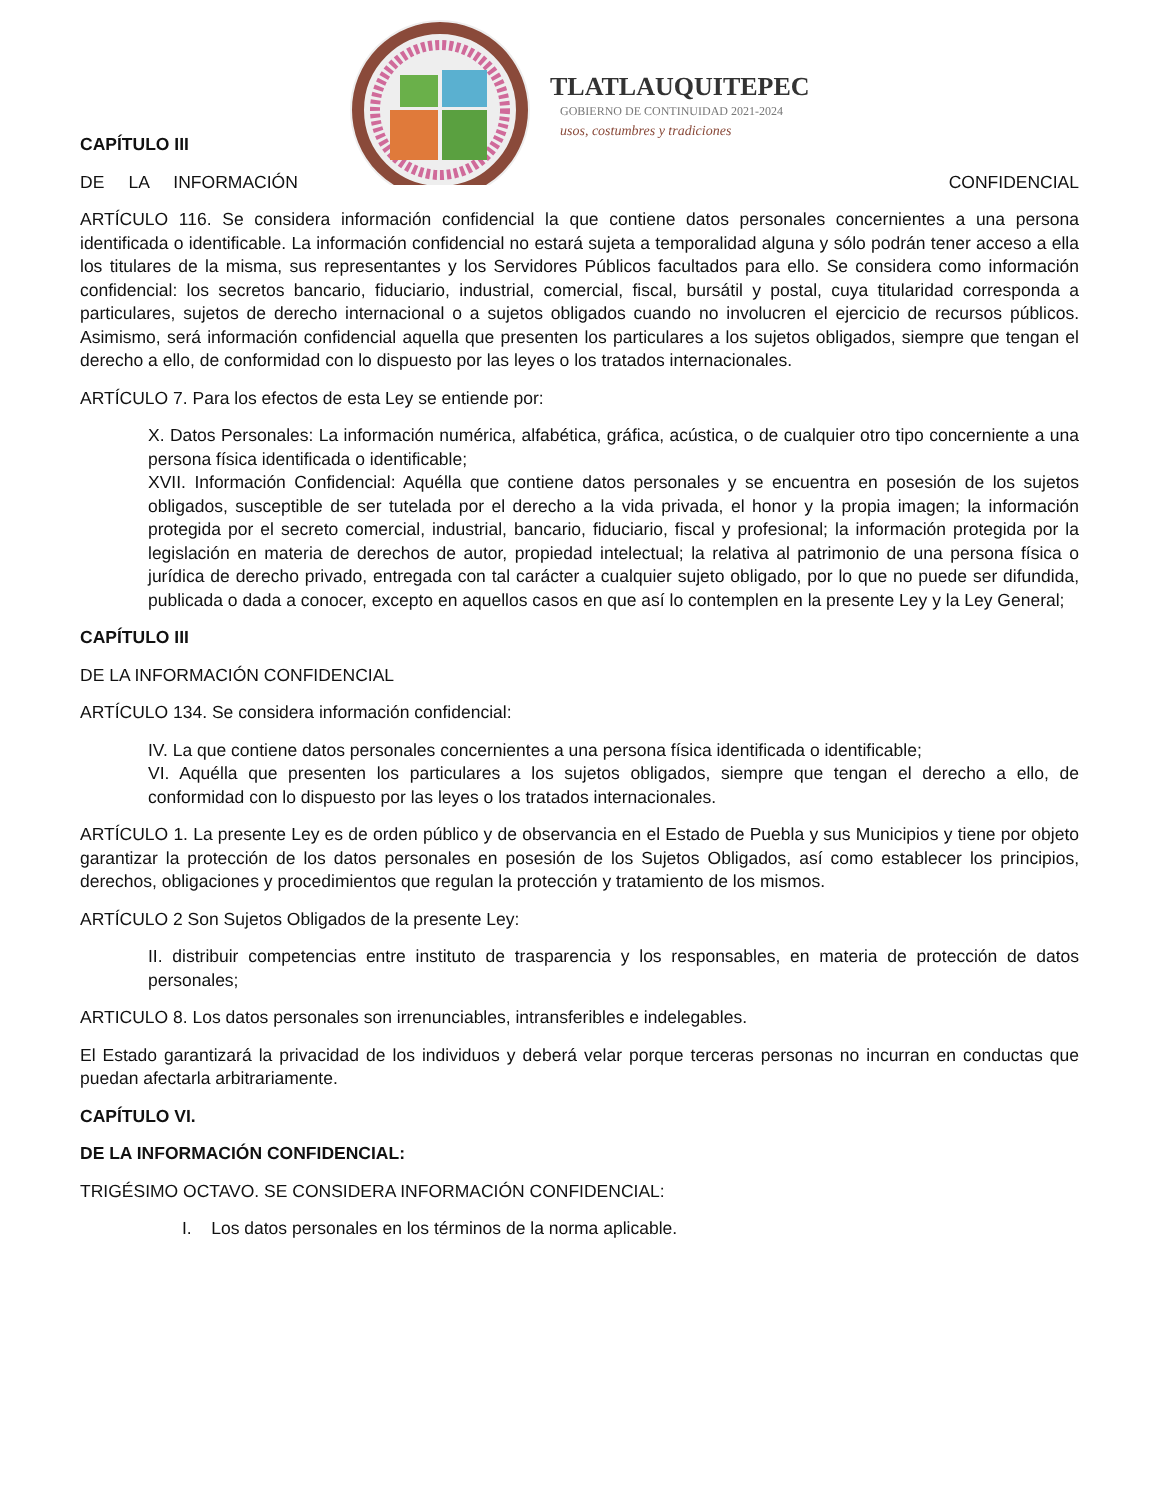TLATLAUQUITEPEC
GOBIERNO DE CONTINUIDAD 2021-2024
usos, costumbres y tradiciones
CAPÍTULO III
DE LA INFORMACIÓN CONFIDENCIAL
ARTÍCULO 116. Se considera información confidencial la que contiene datos personales concernientes a una persona identificada o identificable. La información confidencial no estará sujeta a temporalidad alguna y sólo podrán tener acceso a ella los titulares de la misma, sus representantes y los Servidores Públicos facultados para ello. Se considera como información confidencial: los secretos bancario, fiduciario, industrial, comercial, fiscal, bursátil y postal, cuya titularidad corresponda a particulares, sujetos de derecho internacional o a sujetos obligados cuando no involucren el ejercicio de recursos públicos. Asimismo, será información confidencial aquella que presenten los particulares a los sujetos obligados, siempre que tengan el derecho a ello, de conformidad con lo dispuesto por las leyes o los tratados internacionales.
ARTÍCULO 7. Para los efectos de esta Ley se entiende por:
X. Datos Personales: La información numérica, alfabética, gráfica, acústica, o de cualquier otro tipo concerniente a una persona física identificada o identificable;
XVII. Información Confidencial: Aquélla que contiene datos personales y se encuentra en posesión de los sujetos obligados, susceptible de ser tutelada por el derecho a la vida privada, el honor y la propia imagen; la información protegida por el secreto comercial, industrial, bancario, fiduciario, fiscal y profesional; la información protegida por la legislación en materia de derechos de autor, propiedad intelectual; la relativa al patrimonio de una persona física o jurídica de derecho privado, entregada con tal carácter a cualquier sujeto obligado, por lo que no puede ser difundida, publicada o dada a conocer, excepto en aquellos casos en que así lo contemplen en la presente Ley y la Ley General;
CAPÍTULO III
DE LA INFORMACIÓN CONFIDENCIAL
ARTÍCULO 134. Se considera información confidencial:
IV. La que contiene datos personales concernientes a una persona física identificada o identificable;
VI. Aquélla que presenten los particulares a los sujetos obligados, siempre que tengan el derecho a ello, de conformidad con lo dispuesto por las leyes o los tratados internacionales.
ARTÍCULO 1. La presente Ley es de orden público y de observancia en el Estado de Puebla y sus Municipios y tiene por objeto garantizar la protección de los datos personales en posesión de los Sujetos Obligados, así como establecer los principios, derechos, obligaciones y procedimientos que regulan la protección y tratamiento de los mismos.
ARTÍCULO 2 Son Sujetos Obligados de la presente Ley:
II. distribuir competencias entre instituto de trasparencia y los responsables, en materia de protección de datos personales;
ARTICULO 8. Los datos personales son irrenunciables, intransferibles e indelegables.
El Estado garantizará la privacidad de los individuos y deberá velar porque terceras personas no incurran en conductas que puedan afectarla arbitrariamente.
CAPÍTULO VI.
DE LA INFORMACIÓN CONFIDENCIAL:
TRIGÉSIMO OCTAVO. SE CONSIDERA INFORMACIÓN CONFIDENCIAL:
I. Los datos personales en los términos de la norma aplicable.